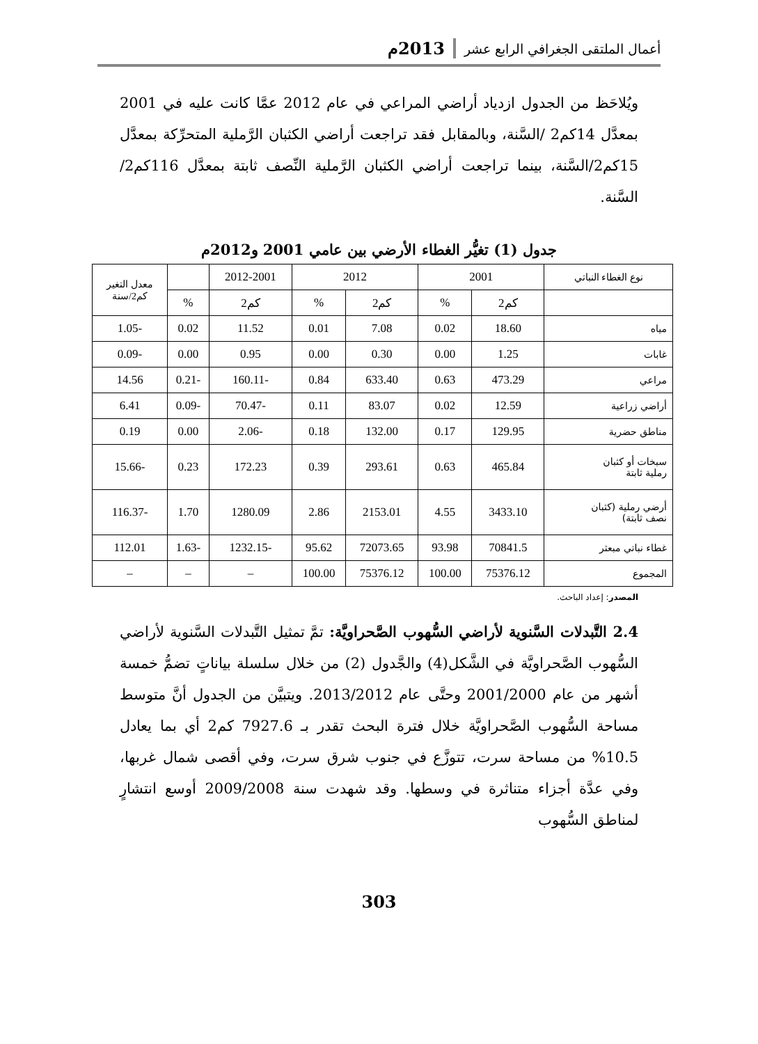أعمال الملتقى الجغرافي الرابع عشر 2013م
ويُلاحَظ من الجدول ازدياد أراضي المراعي في عام 2012 عمَّا كانت عليه في 2001 بمعدَّل 14كم2 /السَّنة، وبالمقابل فقد تراجعت أراضي الكثبان الرَّملية المتحرِّكة بمعدَّل 15كم2/السَّنة، بينما تراجعت أراضي الكثبان الرَّملية النِّصف ثابتة بمعدَّل 116كم2/السَّنة.
جدول (1) تغيُّر الغطاء الأرضي بين عامي 2001 و2012م
| نوع الغطاء النباتي | 2001 | | 2012 | | 2012-2001 | | معدل التغير كم2/سنة |
| --- | --- | --- | --- | --- | --- | --- | --- |
| | كم2 | % | كم2 | % | كم2 | % | |
| مياه | 18.60 | 0.02 | 7.08 | 0.01 | 11.52 | 0.02 | -1.05 |
| غابات | 1.25 | 0.00 | 0.30 | 0.00 | 0.95 | 0.00 | -0.09 |
| مراعي | 473.29 | 0.63 | 633.40 | 0.84 | -160.11 | -0.21 | 14.56 |
| أراضي زراعية | 12.59 | 0.02 | 83.07 | 0.11 | -70.47 | -0.09 | 6.41 |
| مناطق حضرية | 129.95 | 0.17 | 132.00 | 0.18 | -2.06 | 0.00 | 0.19 |
| سبخات أو كثبان رملية ثابتة | 465.84 | 0.63 | 293.61 | 0.39 | 172.23 | 0.23 | -15.66 |
| أرضي رملية (كثبان نصف ثابتة) | 3433.10 | 4.55 | 2153.01 | 2.86 | 1280.09 | 1.70 | -116.37 |
| غطاء نباتي مبعثر | 70841.5 | 93.98 | 72073.65 | 95.62 | -1232.15 | -1.63 | 112.01 |
| المجموع | 75376.12 | 100.00 | 75376.12 | 100.00 | – | – | – |
المصدر: إعداد الباحث.
2.4 التَّبدلات السَّنوية لأراضي السُّهوب الصَّحراويَّة: تمَّ تمثيل التَّبدلات السَّنوية لأراضي السُّهوب الصَّحراويَّة في الشَّكل(4) والجَّدول (2) من خلال سلسلة بياناتٍ تضمُّ خمسة أشهر من عام 2001/2000 وحتَّى عام 2013/2012. ويتبيَّن من الجدول أنَّ متوسط مساحة السُّهوب الصَّحراويَّة خلال فترة البحث تقدر بـ 7927.6 كم2 أي بما يعادل 10.5% من مساحة سرت، تتوزَّع في جنوب شرق سرت، وفي أقصى شمال غربها، وفي عدَّة أجزاء متناثرة في وسطها. وقد شهدت سنة 2009/2008 أوسع انتشارٍ لمناطق السُّهوب
303